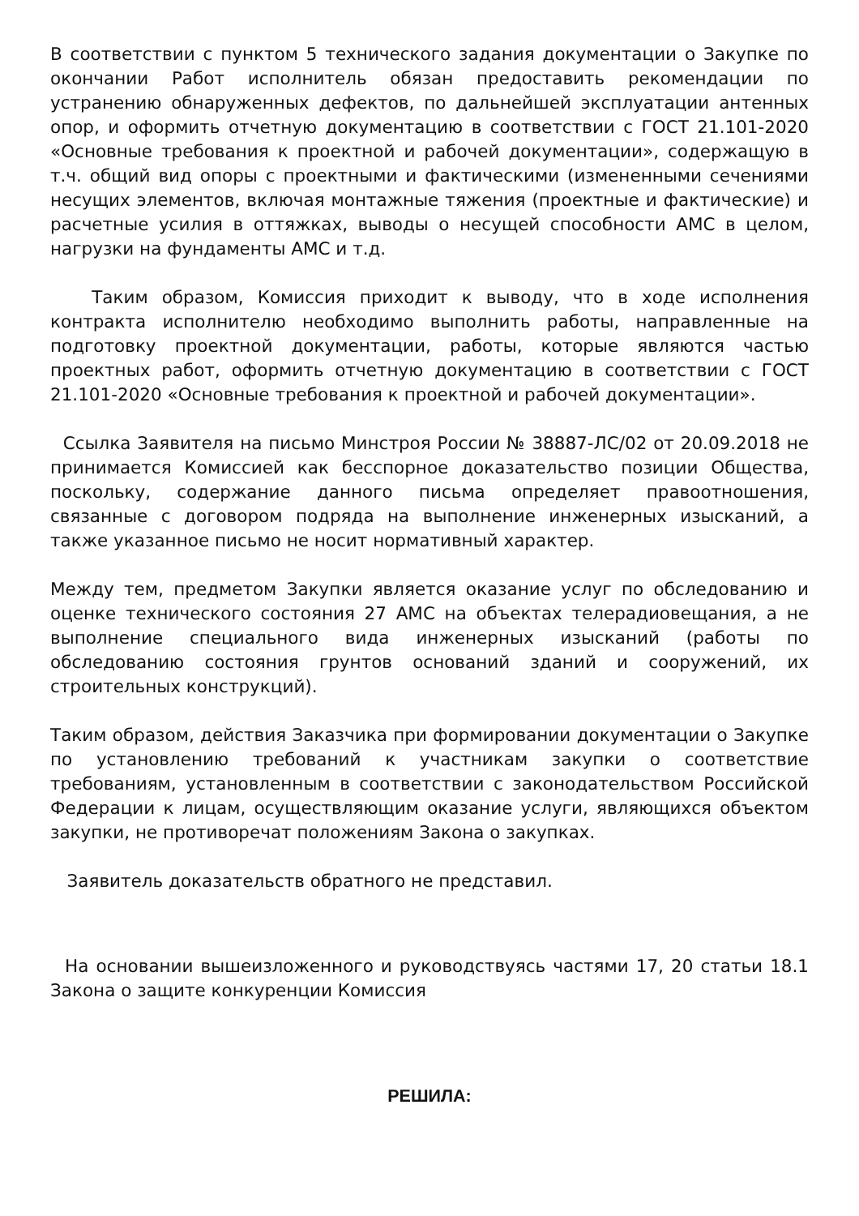В соответствии с пунктом 5 технического задания документации о Закупке по окончании Работ исполнитель обязан предоставить рекомендации по устранению обнаруженных дефектов, по дальнейшей эксплуатации антенных опор, и оформить отчетную документацию в соответствии с ГОСТ 21.101-2020 «Основные требования к проектной и рабочей документации», содержащую в т.ч. общий вид опоры с проектными и фактическими (измененными сечениями несущих элементов, включая монтажные тяжения (проектные и фактические) и расчетные усилия в оттяжках, выводы о несущей способности АМС в целом, нагрузки на фундаменты АМС и т.д.
Таким образом, Комиссия приходит к выводу, что в ходе исполнения контракта исполнителю необходимо выполнить работы, направленные на подготовку проектной документации, работы, которые являются частью проектных работ, оформить отчетную документацию в соответствии с ГОСТ 21.101-2020 «Основные требования к проектной и рабочей документации».
Ссылка Заявителя на письмо Минстроя России № 38887-ЛС/02 от 20.09.2018 не принимается Комиссией как бесспорное доказательство позиции Общества, поскольку, содержание данного письма определяет правоотношения, связанные с договором подряда на выполнение инженерных изысканий, а также указанное письмо не носит нормативный характер.
Между тем, предметом Закупки является оказание услуг по обследованию и оценке технического состояния 27 АМС на объектах телерадиовещания, а не выполнение специального вида инженерных изысканий (работы по обследованию состояния грунтов оснований зданий и сооружений, их строительных конструкций).
Таким образом, действия Заказчика при формировании документации о Закупке по установлению требований к участникам закупки о соответствие требованиям, установленным в соответствии с законодательством Российской Федерации к лицам, осуществляющим оказание услуги, являющихся объектом закупки, не противоречат положениям Закона о закупках.
Заявитель доказательств обратного не представил.
На основании вышеизложенного и руководствуясь частями 17, 20 статьи 18.1 Закона о защите конкуренции Комиссия
РЕШИЛА: